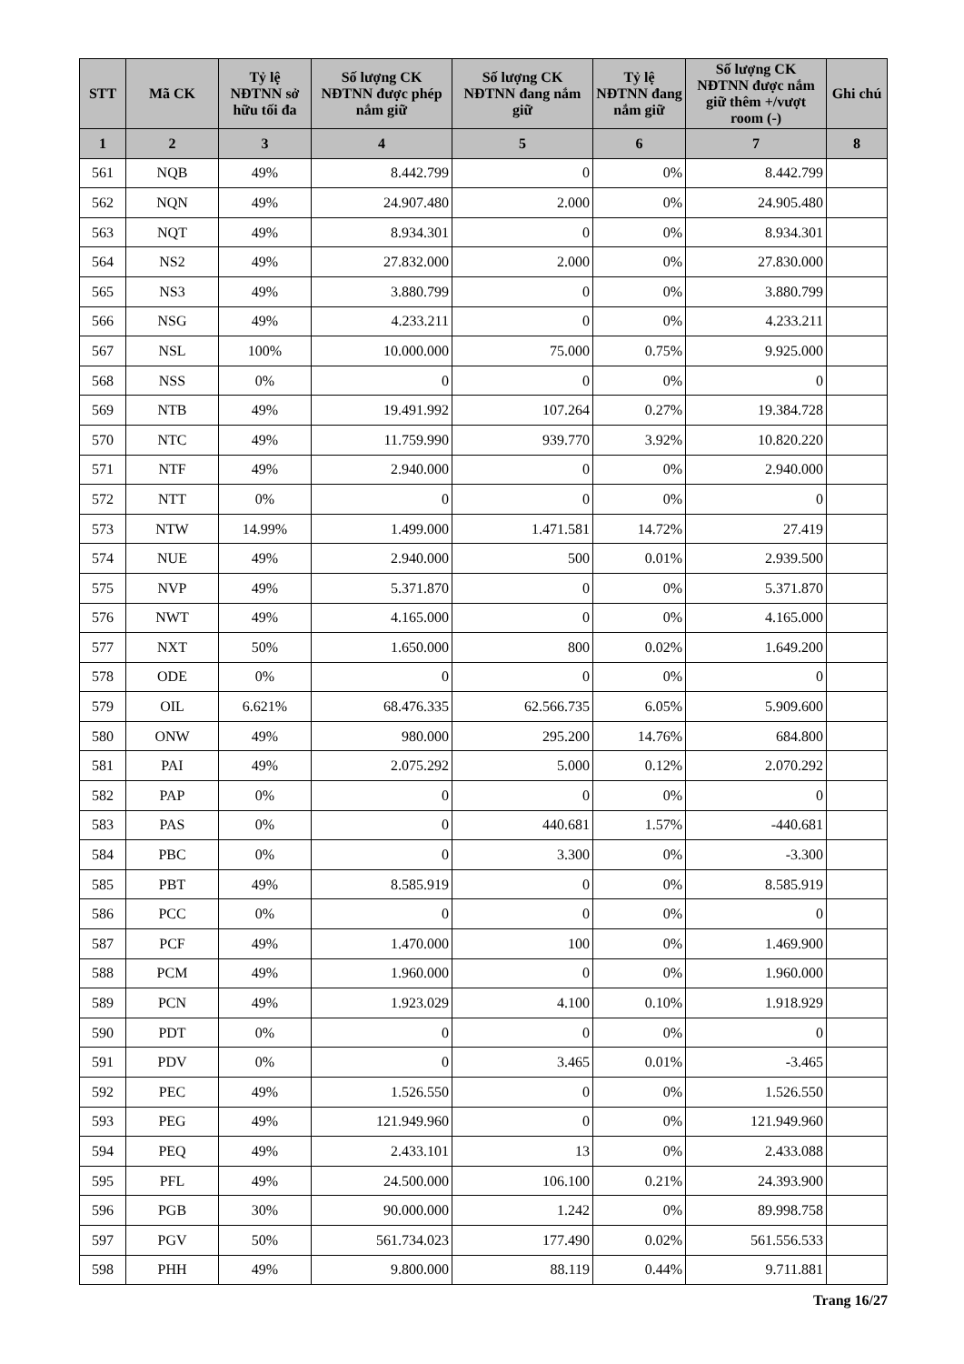| STT | Mã CK | Tỷ lệ NĐTNN sở hữu tối đa | Số lượng CK NĐTNN được phép nắm giữ | Số lượng CK NĐTNN đang nắm giữ | Tỷ lệ NĐTNN đang nắm giữ | Số lượng CK NĐTNN được nắm giữ thêm +/vượt room (-) | Ghi chú |
| --- | --- | --- | --- | --- | --- | --- | --- |
| 1 | 2 | 3 | 4 | 5 | 6 | 7 | 8 |
| 561 | NQB | 49% | 8.442.799 | 0 | 0% | 8.442.799 | |
| 562 | NQN | 49% | 24.907.480 | 2.000 | 0% | 24.905.480 | |
| 563 | NQT | 49% | 8.934.301 | 0 | 0% | 8.934.301 | |
| 564 | NS2 | 49% | 27.832.000 | 2.000 | 0% | 27.830.000 | |
| 565 | NS3 | 49% | 3.880.799 | 0 | 0% | 3.880.799 | |
| 566 | NSG | 49% | 4.233.211 | 0 | 0% | 4.233.211 | |
| 567 | NSL | 100% | 10.000.000 | 75.000 | 0.75% | 9.925.000 | |
| 568 | NSS | 0% | 0 | 0 | 0% | 0 | |
| 569 | NTB | 49% | 19.491.992 | 107.264 | 0.27% | 19.384.728 | |
| 570 | NTC | 49% | 11.759.990 | 939.770 | 3.92% | 10.820.220 | |
| 571 | NTF | 49% | 2.940.000 | 0 | 0% | 2.940.000 | |
| 572 | NTT | 0% | 0 | 0 | 0% | 0 | |
| 573 | NTW | 14.99% | 1.499.000 | 1.471.581 | 14.72% | 27.419 | |
| 574 | NUE | 49% | 2.940.000 | 500 | 0.01% | 2.939.500 | |
| 575 | NVP | 49% | 5.371.870 | 0 | 0% | 5.371.870 | |
| 576 | NWT | 49% | 4.165.000 | 0 | 0% | 4.165.000 | |
| 577 | NXT | 50% | 1.650.000 | 800 | 0.02% | 1.649.200 | |
| 578 | ODE | 0% | 0 | 0 | 0% | 0 | |
| 579 | OIL | 6.621% | 68.476.335 | 62.566.735 | 6.05% | 5.909.600 | |
| 580 | ONW | 49% | 980.000 | 295.200 | 14.76% | 684.800 | |
| 581 | PAI | 49% | 2.075.292 | 5.000 | 0.12% | 2.070.292 | |
| 582 | PAP | 0% | 0 | 0 | 0% | 0 | |
| 583 | PAS | 0% | 0 | 440.681 | 1.57% | -440.681 | |
| 584 | PBC | 0% | 0 | 3.300 | 0% | -3.300 | |
| 585 | PBT | 49% | 8.585.919 | 0 | 0% | 8.585.919 | |
| 586 | PCC | 0% | 0 | 0 | 0% | 0 | |
| 587 | PCF | 49% | 1.470.000 | 100 | 0% | 1.469.900 | |
| 588 | PCM | 49% | 1.960.000 | 0 | 0% | 1.960.000 | |
| 589 | PCN | 49% | 1.923.029 | 4.100 | 0.10% | 1.918.929 | |
| 590 | PDT | 0% | 0 | 0 | 0% | 0 | |
| 591 | PDV | 0% | 0 | 3.465 | 0.01% | -3.465 | |
| 592 | PEC | 49% | 1.526.550 | 0 | 0% | 1.526.550 | |
| 593 | PEG | 49% | 121.949.960 | 0 | 0% | 121.949.960 | |
| 594 | PEQ | 49% | 2.433.101 | 13 | 0% | 2.433.088 | |
| 595 | PFL | 49% | 24.500.000 | 106.100 | 0.21% | 24.393.900 | |
| 596 | PGB | 30% | 90.000.000 | 1.242 | 0% | 89.998.758 | |
| 597 | PGV | 50% | 561.734.023 | 177.490 | 0.02% | 561.556.533 | |
| 598 | PHH | 49% | 9.800.000 | 88.119 | 0.44% | 9.711.881 | |
Trang 16/27